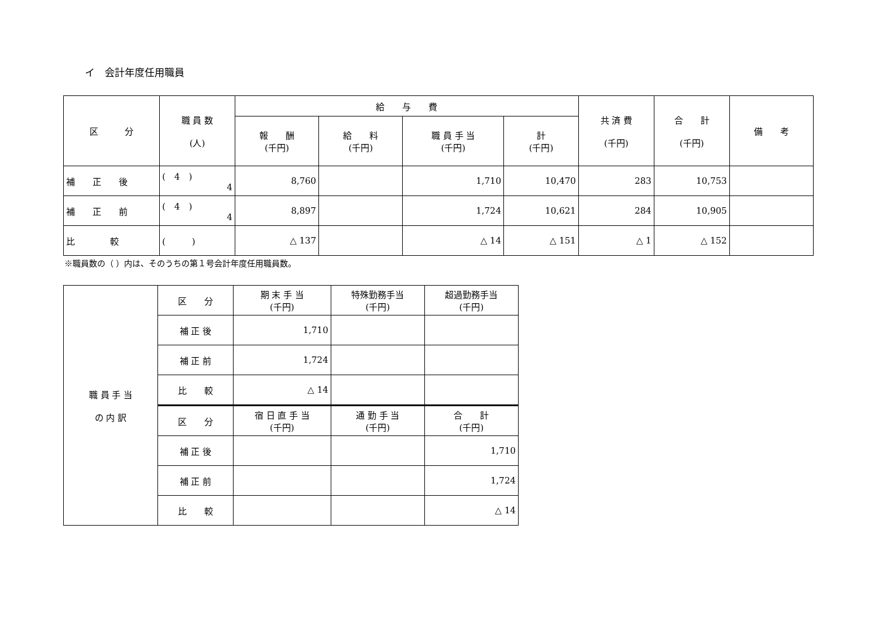イ　会計年度任用職員
| 区 分 | 職 員 数 (人) | 給 与 費 | | | | 共 済 費 (千円) | 合 計 (千円) | 備 考 |
| --- | --- | --- | --- | --- | --- | --- | --- | --- |
| | | 報 酬 (千円) | 給 料 (千円) | 職 員 手 当 (千円) | 計 (千円) | | | |
| 補 正 後 | ( 4 ) 4 | 8,760 | | 1,710 | 10,470 | 283 | 10,753 | |
| 補 正 前 | ( 4 ) 4 | 8,897 | | 1,724 | 10,621 | 284 | 10,905 | |
| 比 較 | ( ) | △ 137 | | △ 14 | △ 151 | △ 1 | △ 152 | |
※職員数の（ ）内は、そのうちの第１号会計年度任用職員数。
| 職 員 手 当 の 内 訳 | 区 分 | 期 末 手 当 (千円) | 特殊勤務手当 (千円) | 超過勤務手当 (千円) |
| | 補 正 後 | 1,710 | | |
| | 補 正 前 | 1,724 | | |
| | 比 較 | △ 14 | | |
| | 区 分 | 宿 日 直 手 当 (千円) | 通 勤 手 当 (千円) | 合 計 (千円) |
| | 補 正 後 | | | 1,710 |
| | 補 正 前 | | | 1,724 |
| | 比 較 | | | △ 14 |